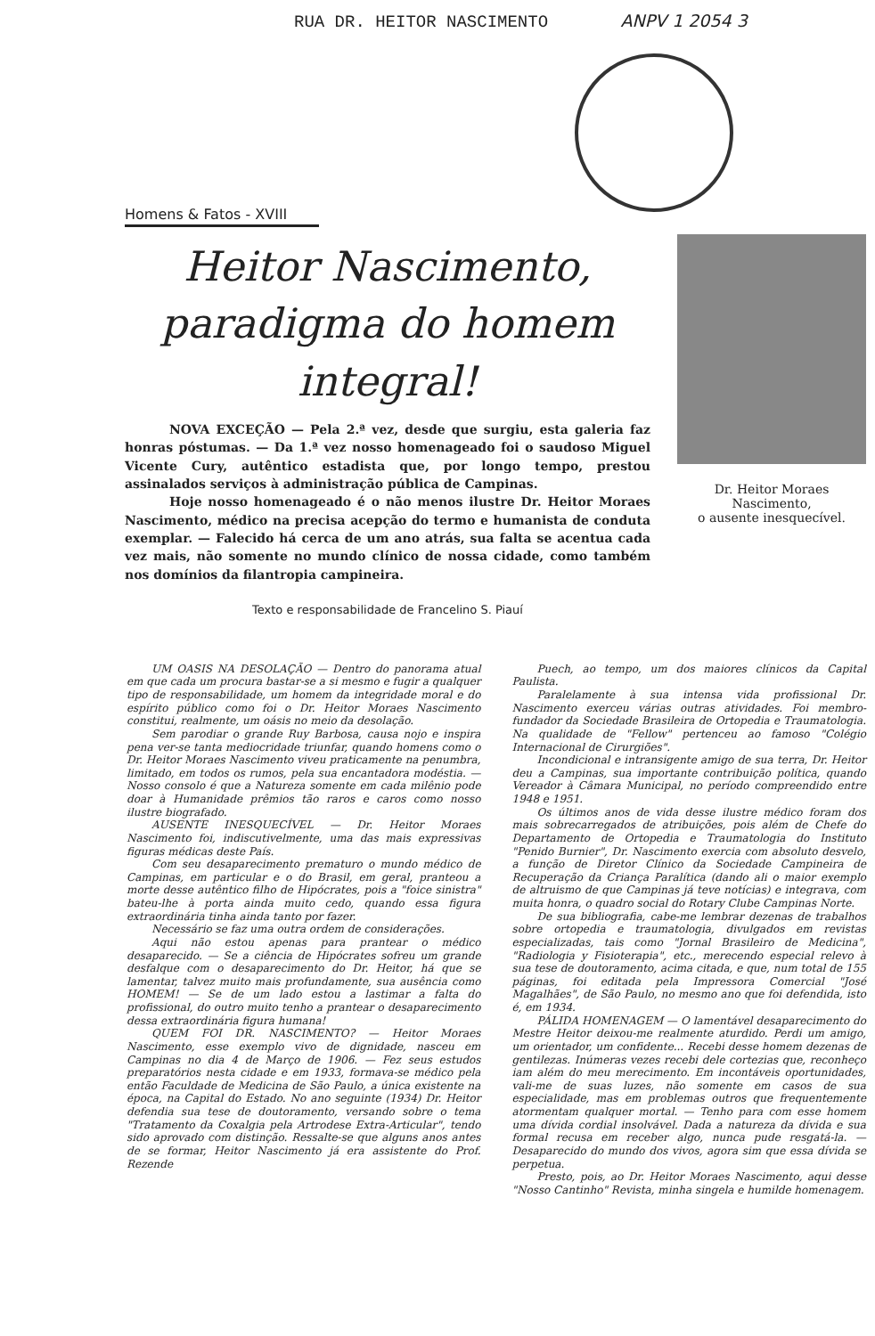RUA DR. HEITOR NASCIMENTO ANPV 1 2054 3
Homens & Fatos - XVIII
Heitor Nascimento, paradigma do homem integral!
NOVA EXCEÇÃO — Pela 2.ª vez, desde que surgiu, esta galeria faz honras póstumas. — Da 1.ª vez nosso homenageado foi o saudoso Miguel Vicente Cury, autêntico estadista que, por longo tempo, prestou assinalados serviços à administração pública de Campinas.
Hoje nosso homenageado é o não menos ilustre Dr. Heitor Moraes Nascimento, médico na precisa acepção do termo e humanista de conduta exemplar. — Falecido há cerca de um ano atrás, sua falta se acentua cada vez mais, não somente no mundo clínico de nossa cidade, como também nos domínios da filantropia campineira.
Texto e responsabilidade de Francelino S. Piauí
Dr. Heitor Moraes Nascimento,
o ausente inesquecível.
UM OASIS NA DESOLAÇÃO — Dentro do panorama atual em que cada um procura bastar-se a si mesmo e fugir a qualquer tipo de responsabilidade, um homem da integridade moral e do espírito público como foi o Dr. Heitor Moraes Nascimento constitui, realmente, um oásis no meio da desolação.
Sem parodiar o grande Ruy Barbosa, causa nojo e inspira pena ver-se tanta mediocridade triunfar, quando homens como o Dr. Heitor Moraes Nascimento viveu praticamente na penumbra, limitado, em todos os rumos, pela sua encantadora modéstia. — Nosso consolo é que a Natureza somente em cada milênio pode doar à Humanidade prêmios tão raros e caros como nosso ilustre biografado.
AUSENTE INESQUECÍVEL — Dr. Heitor Moraes Nascimento foi, indiscutivelmente, uma das mais expressivas figuras médicas deste País.
Com seu desaparecimento prematuro o mundo médico de Campinas, em particular e o do Brasil, em geral, pranteou a morte desse autêntico filho de Hipócrates, pois a "foice sinistra" bateu-lhe à porta ainda muito cedo, quando essa figura extraordinária tinha ainda tanto por fazer.
Necessário se faz uma outra ordem de considerações.
Aqui não estou apenas para prantear o médico desaparecido. — Se a ciência de Hipócrates sofreu um grande desfalque com o desaparecimento do Dr. Heitor, há que se lamentar, talvez muito mais profundamente, sua ausência como HOMEM! — Se de um lado estou a lastimar a falta do profissional, do outro muito tenho a prantear o desaparecimento dessa extraordinária figura humana!
QUEM FOI DR. NASCIMENTO? — Heitor Moraes Nascimento, esse exemplo vivo de dignidade, nasceu em Campinas no dia 4 de Março de 1906. — Fez seus estudos preparatórios nesta cidade e em 1933, formava-se médico pela então Faculdade de Medicina de São Paulo, a única existente na época, na Capital do Estado. No ano seguinte (1934) Dr. Heitor defendia sua tese de doutoramento, versando sobre o tema "Tratamento da Coxalgia pela Artrodese Extra-Articular", tendo sido aprovado com distinção. Ressalte-se que alguns anos antes de se formar, Heitor Nascimento já era assistente do Prof. Rezende
Puech, ao tempo, um dos maiores clínicos da Capital Paulista.
Paralelamente à sua intensa vida profissional Dr. Nascimento exerceu várias outras atividades. Foi membro-fundador da Sociedade Brasileira de Ortopedia e Traumatologia. Na qualidade de "Fellow" pertenceu ao famoso "Colégio Internacional de Cirurgiões".
Incondicional e intransigente amigo de sua terra, Dr. Heitor deu a Campinas, sua importante contribuição política, quando Vereador à Câmara Municipal, no período compreendido entre 1948 e 1951.
Os últimos anos de vida desse ilustre médico foram dos mais sobrecarregados de atribuições, pois além de Chefe do Departamento de Ortopedia e Traumatologia do Instituto "Penido Burnier", Dr. Nascimento exercia com absoluto desvelo, a função de Diretor Clínico da Sociedade Campineira de Recuperação da Criança Paralítica (dando ali o maior exemplo de altruismo de que Campinas já teve notícias) e integrava, com muita honra, o quadro social do Rotary Clube Campinas Norte.
De sua bibliografia, cabe-me lembrar dezenas de trabalhos sobre ortopedia e traumatologia, divulgados em revistas especializadas, tais como "Jornal Brasileiro de Medicina", "Radiologia y Fisioterapia", etc., merecendo especial relevo à sua tese de doutoramento, acima citada, e que, num total de 155 páginas, foi editada pela Impressora Comercial "José Magalhães", de São Paulo, no mesmo ano que foi defendida, isto é, em 1934.
PÁLIDA HOMENAGEM — O lamentável desaparecimento do Mestre Heitor deixou-me realmente aturdido. Perdi um amigo, um orientador, um confidente... Recebi desse homem dezenas de gentilezas. Inúmeras vezes recebi dele cortezias que, reconheço iam além do meu merecimento. Em incontáveis oportunidades, vali-me de suas luzes, não somente em casos de sua especialidade, mas em problemas outros que frequentemente atormentam qualquer mortal. — Tenho para com esse homem uma dívida cordial insolvável. Dada a natureza da dívida e sua formal recusa em receber algo, nunca pude resgatá-la. — Desaparecido do mundo dos vivos, agora sim que essa dívida se perpetua.
Presto, pois, ao Dr. Heitor Moraes Nascimento, aqui desse "Nosso Cantinho" Revista, minha singela e humilde homenagem.